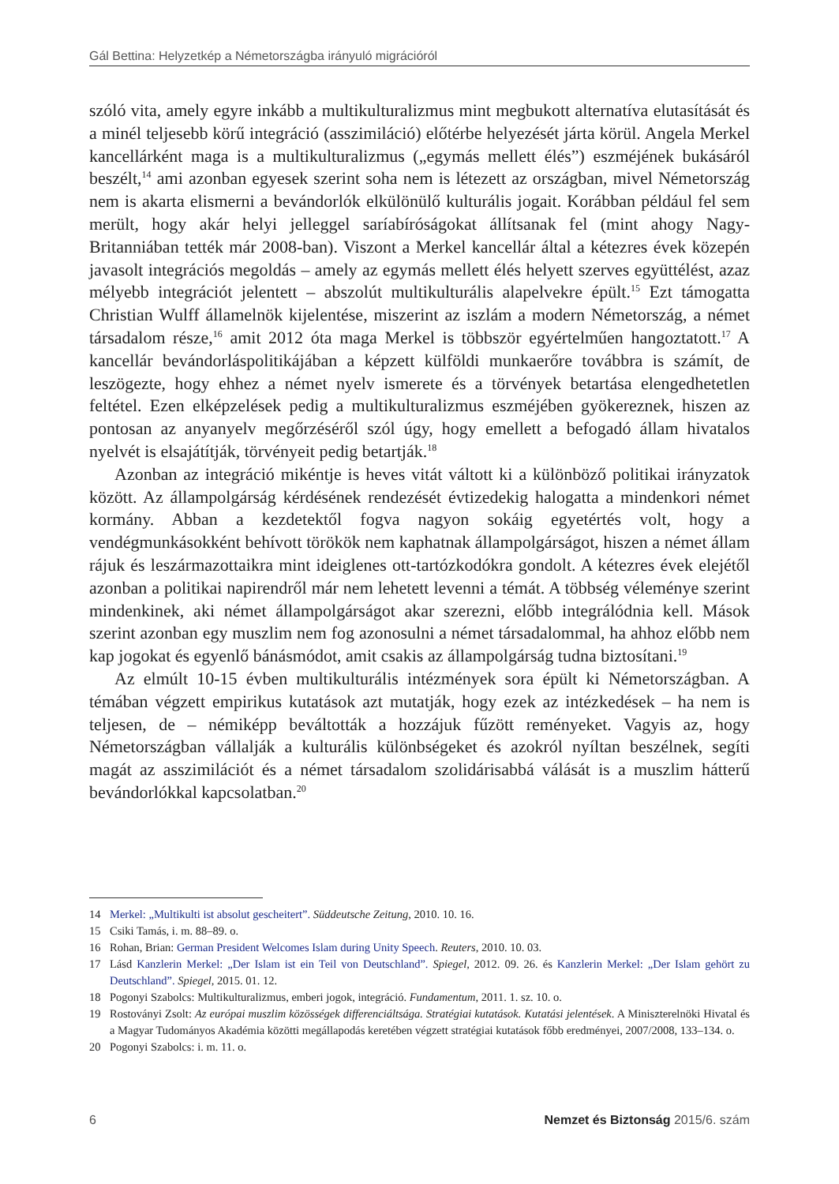Gál Bettina: Helyzetkép a Németországba irányuló migrációról
szóló vita, amely egyre inkább a multikulturalizmus mint megbukott alternatíva elutasítását és a minél teljesebb körű integráció (asszimiláció) előtérbe helyezését járta körül. Angela Merkel kancellárként maga is a multikulturalizmus („egymás mellett élés”) eszméjének bukásáról beszélt,<sup>14</sup> ami azonban egyesek szerint soha nem is létezett az országban, mivel Németország nem is akarta elismerni a bevándorlók elkülönülő kulturális jogait. Korábban például fel sem merült, hogy akár helyi jelleggel saríabíróságokat állítsanak fel (mint ahogy Nagy-Britanniában tették már 2008-ban). Viszont a Merkel kancellár által a kétezres évek közepén javasolt integrációs megoldás – amely az egymás mellett élés helyett szerves együttélést, azaz mélyebb integrációt jelentett – abszolút multikulturális alapelvekre épült.<sup>15</sup> Ezt támogatta Christian Wulff államelnök kijelentése, miszerint az iszlám a modern Németország, a német társadalom része,<sup>16</sup> amit 2012 óta maga Merkel is többször egyértelműen hangoztatott.<sup>17</sup> A kancellár bevándorláspolitikájában a képzett külföldi munkaerőre továbbra is számít, de leszögezte, hogy ehhez a német nyelv ismerete és a törvények betartása elengedhetetlen feltétel. Ezen elképzelések pedig a multikulturalizmus eszméjében gyökereznek, hiszen az pontosan az anyanyelv megőrzéséről szól úgy, hogy emellett a befogadó állam hivatalos nyelvét is elsajátítják, törvényeit pedig betartják.<sup>18</sup>
Azonban az integráció mikéntje is heves vitát váltott ki a különböző politikai irányzatok között. Az állampolgárság kérdésének rendezését évtizedekig halogatta a mindenkori német kormány. Abban a kezdetektől fogva nagyon sokáig egyetértés volt, hogy a vendégmunkásokként behívott törökök nem kaphatnak állampolgárságot, hiszen a német állam rájuk és leszármazottaikra mint ideiglenes ott-tartózkodókra gondolt. A kétezres évek elejétől azonban a politikai napirendről már nem lehetett levenni a témát. A többség véleménye szerint mindenkinek, aki német állampolgárságot akar szerezni, előbb integrálódnia kell. Mások szerint azonban egy muszlim nem fog azonosulni a német társadalommal, ha ahhoz előbb nem kap jogokat és egyenlő bánásmódot, amit csakis az állampolgárság tudna biztosítani.<sup>19</sup>
Az elmúlt 10-15 évben multikulturális intézmények sora épült ki Németországban. A témában végzett empirikus kutatások azt mutatják, hogy ezek az intézkedések – ha nem is teljesen, de – némiképp beváltották a hozzájuk fűzött reményeket. Vagyis az, hogy Németországban vállalják a kulturális különbségeket és azokról nyíltan beszélnek, segíti magát az asszimilációt és a német társadalom szolidárisabbá válását is a muszlim hátterű bevándorlókkal kapcsolatban.<sup>20</sup>
14 Merkel: „Multikulti ist absolut gescheitert”. Süddeutsche Zeitung, 2010. 10. 16.
15 Csiki Tamás, i. m. 88–89. o.
16 Rohan, Brian: German President Welcomes Islam during Unity Speech. Reuters, 2010. 10. 03.
17 Lásd Kanzlerin Merkel: „Der Islam ist ein Teil von Deutschland”. Spiegel, 2012. 09. 26. és Kanzlerin Merkel: „Der Islam gehört zu Deutschland”. Spiegel, 2015. 01. 12.
18 Pogonyi Szabolcs: Multikulturalizmus, emberi jogok, integráció. Fundamentum, 2011. 1. sz. 10. o.
19 Rostoványi Zsolt: Az európai muszlim közösségek differenciáltsága. Stratégiai kutatások. Kutatási jelentések. A Miniszterelnöki Hivatal és a Magyar Tudományos Akadémia közötti megállapodás keretében végzett stratégiai kutatások főbb eredményei, 2007/2008, 133–134. o.
20 Pogonyi Szabolcs: i. m. 11. o.
6 Nemzet és Biztonság 2015/6. szám